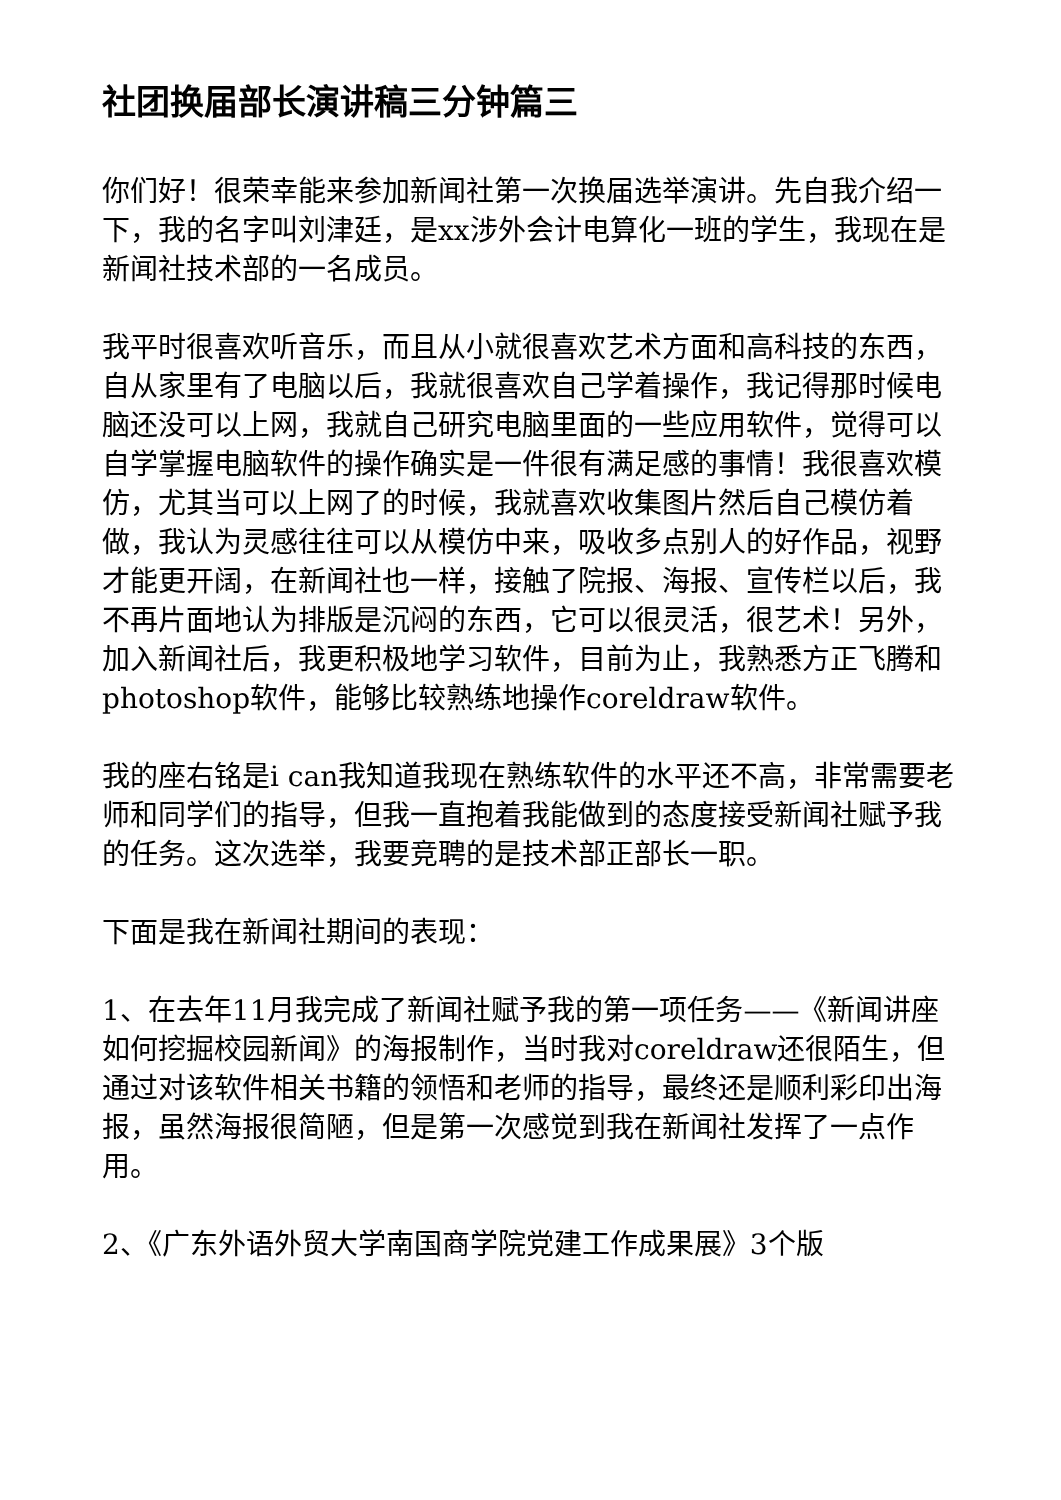社团换届部长演讲稿三分钟篇三
你们好！很荣幸能来参加新闻社第一次换届选举演讲。先自我介绍一下，我的名字叫刘津廷，是xx涉外会计电算化一班的学生，我现在是新闻社技术部的一名成员。
我平时很喜欢听音乐，而且从小就很喜欢艺术方面和高科技的东西，自从家里有了电脑以后，我就很喜欢自己学着操作，我记得那时候电脑还没可以上网，我就自己研究电脑里面的一些应用软件，觉得可以自学掌握电脑软件的操作确实是一件很有满足感的事情！我很喜欢模仿，尤其当可以上网了的时候，我就喜欢收集图片然后自己模仿着做，我认为灵感往往可以从模仿中来，吸收多点别人的好作品，视野才能更开阔，在新闻社也一样，接触了院报、海报、宣传栏以后，我不再片面地认为排版是沉闷的东西，它可以很灵活，很艺术！另外，加入新闻社后，我更积极地学习软件，目前为止，我熟悉方正飞腾和photoshop软件，能够比较熟练地操作coreldraw软件。
我的座右铭是i can我知道我现在熟练软件的水平还不高，非常需要老师和同学们的指导，但我一直抱着我能做到的态度接受新闻社赋予我的任务。这次选举，我要竞聘的是技术部正部长一职。
下面是我在新闻社期间的表现：
1、在去年11月我完成了新闻社赋予我的第一项任务——《新闻讲座如何挖掘校园新闻》的海报制作，当时我对coreldraw还很陌生，但通过对该软件相关书籍的领悟和老师的指导，最终还是顺利彩印出海报，虽然海报很简陋，但是第一次感觉到我在新闻社发挥了一点作用。
2、《广东外语外贸大学南国商学院党建工作成果展》3个版